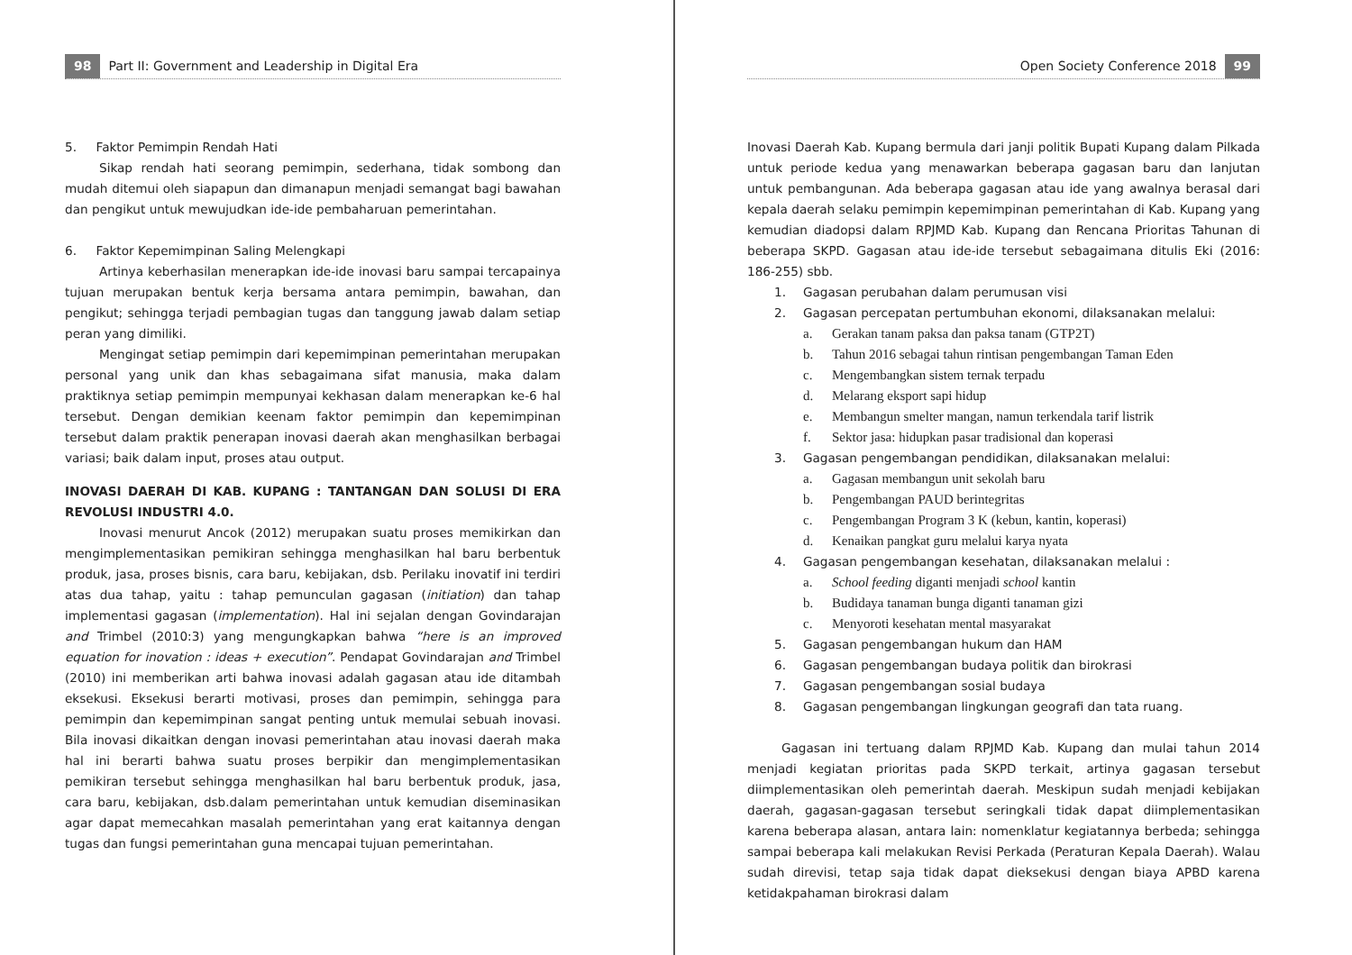98 Part II: Government and Leadership in Digital Era
5. Faktor Pemimpin Rendah Hati
Sikap rendah hati seorang pemimpin, sederhana, tidak sombong dan mudah ditemui oleh siapapun dan dimanapun menjadi semangat bagi bawahan dan pengikut untuk mewujudkan ide-ide pembaharuan pemerintahan.
6. Faktor Kepemimpinan Saling Melengkapi
Artinya keberhasilan menerapkan ide-ide inovasi baru sampai tercapainya tujuan merupakan bentuk kerja bersama antara pemimpin, bawahan, dan pengikut; sehingga terjadi pembagian tugas dan tanggung jawab dalam setiap peran yang dimiliki.
Mengingat setiap pemimpin dari kepemimpinan pemerintahan merupakan personal yang unik dan khas sebagaimana sifat manusia, maka dalam praktiknya setiap pemimpin mempunyai kekhasan dalam menerapkan ke-6 hal tersebut. Dengan demikian keenam faktor pemimpin dan kepemimpinan tersebut dalam praktik penerapan inovasi daerah akan menghasilkan berbagai variasi; baik dalam input, proses atau output.
INOVASI DAERAH DI KAB. KUPANG : TANTANGAN DAN SOLUSI DI ERA REVOLUSI INDUSTRI 4.0.
Inovasi menurut Ancok (2012) merupakan suatu proses memikirkan dan mengimplementasikan pemikiran sehingga menghasilkan hal baru berbentuk produk, jasa, proses bisnis, cara baru, kebijakan, dsb. Perilaku inovatif ini terdiri atas dua tahap, yaitu : tahap pemunculan gagasan (initiation) dan tahap implementasi gagasan (implementation). Hal ini sejalan dengan Govindarajan and Trimbel (2010:3) yang mengungkapkan bahwa “here is an improved equation for inovation : ideas + execution”. Pendapat Govindarajan and Trimbel (2010) ini memberikan arti bahwa inovasi adalah gagasan atau ide ditambah eksekusi. Eksekusi berarti motivasi, proses dan pemimpin, sehingga para pemimpin dan kepemimpinan sangat penting untuk memulai sebuah inovasi. Bila inovasi dikaitkan dengan inovasi pemerintahan atau inovasi daerah maka hal ini berarti bahwa suatu proses berpikir dan mengimplementasikan pemikiran tersebut sehingga menghasilkan hal baru berbentuk produk, jasa, cara baru, kebijakan, dsb.dalam pemerintahan untuk kemudian diseminasikan agar dapat memecahkan masalah pemerintahan yang erat kaitannya dengan tugas dan fungsi pemerintahan guna mencapai tujuan pemerintahan.
Open Society Conference 2018 99
Inovasi Daerah Kab. Kupang bermula dari janji politik Bupati Kupang dalam Pilkada untuk periode kedua yang menawarkan beberapa gagasan baru dan lanjutan untuk pembangunan. Ada beberapa gagasan atau ide yang awalnya berasal dari kepala daerah selaku pemimpin kepemimpinan pemerintahan di Kab. Kupang yang kemudian diadopsi dalam RPJMD Kab. Kupang dan Rencana Prioritas Tahunan di beberapa SKPD. Gagasan atau ide-ide tersebut sebagaimana ditulis Eki (2016: 186-255) sbb.
1. Gagasan perubahan dalam perumusan visi
2. Gagasan percepatan pertumbuhan ekonomi, dilaksanakan melalui:
a. Gerakan tanam paksa dan paksa tanam (GTP2T)
b. Tahun 2016 sebagai tahun rintisan pengembangan Taman Eden
c. Mengembangkan sistem ternak terpadu
d. Melarang eksport sapi hidup
e. Membangun smelter mangan, namun terkendala tarif listrik
f. Sektor jasa: hidupkan pasar tradisional dan koperasi
3. Gagasan pengembangan pendidikan, dilaksanakan melalui:
a. Gagasan membangun unit sekolah baru
b. Pengembangan PAUD berintegritas
c. Pengembangan Program 3 K (kebun, kantin, koperasi)
d. Kenaikan pangkat guru melalui karya nyata
4. Gagasan pengembangan kesehatan, dilaksanakan melalui :
a. School feeding diganti menjadi school kantin
b. Budidaya tanaman bunga diganti tanaman gizi
c. Menyoroti kesehatan mental masyarakat
5. Gagasan pengembangan hukum dan HAM
6. Gagasan pengembangan budaya politik dan birokrasi
7. Gagasan pengembangan sosial budaya
8. Gagasan pengembangan lingkungan geografi dan tata ruang.
Gagasan ini tertuang dalam RPJMD Kab. Kupang dan mulai tahun 2014 menjadi kegiatan prioritas pada SKPD terkait, artinya gagasan tersebut diimplementasikan oleh pemerintah daerah. Meskipun sudah menjadi kebijakan daerah, gagasan-gagasan tersebut seringkali tidak dapat diimplementasikan karena beberapa alasan, antara lain: nomenklatur kegiatannya berbeda; sehingga sampai beberapa kali melakukan Revisi Perkada (Peraturan Kepala Daerah). Walau sudah direvisi, tetap saja tidak dapat dieksekusi dengan biaya APBD karena ketidakpahaman birokrasi dalam